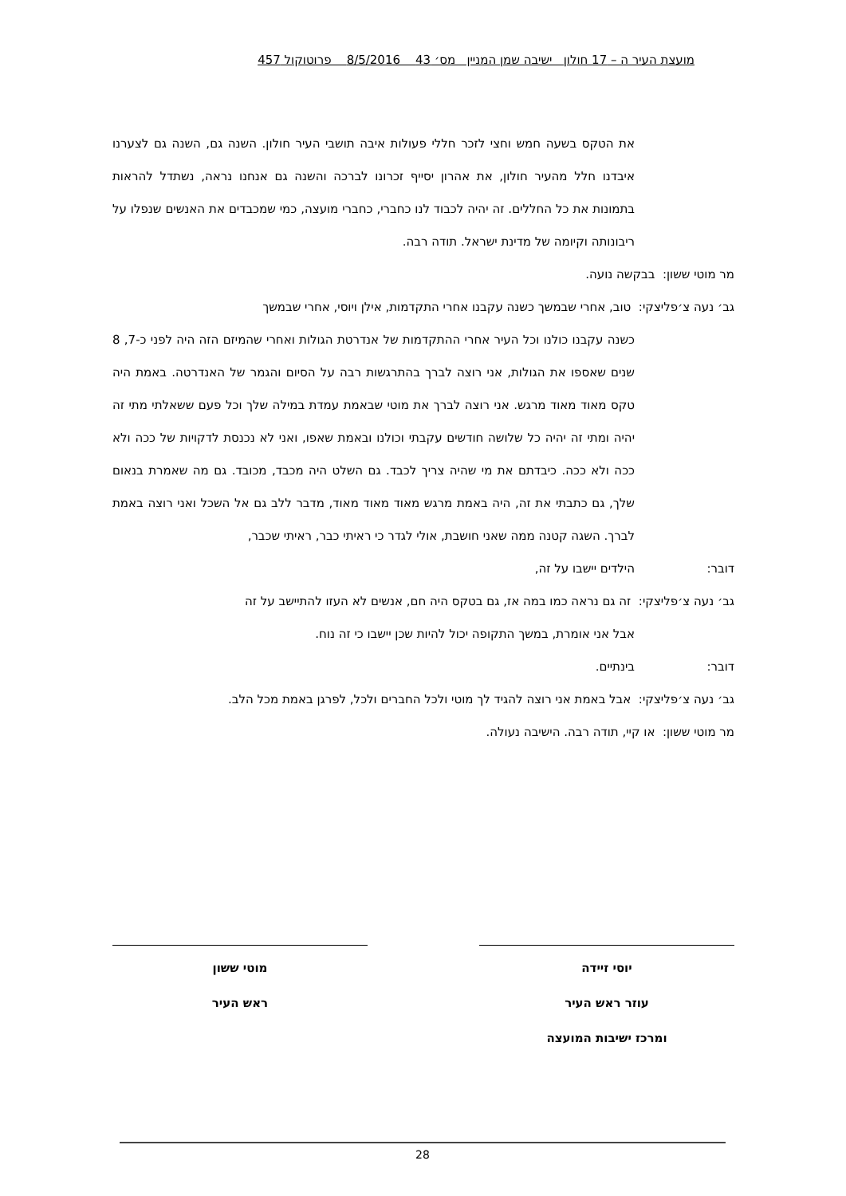מועצת העיר ה – 17 חולון ישיבה שמן המניין מס׳ 43 8/5/2016 פרוטוקול 457
את הטקס בשעה חמש וחצי לזכר חללי פעולות איבה תושבי העיר חולון. השנה גם, השנה גם לצערנו איבדנו חלל מהעיר חולון, את אהרון יסייף זכרונו לברכה והשנה גם אנחנו נראה, נשתדל להראות בתמונות את כל החללים. זה יהיה לכבוד לנו כחברי, כחברי מועצה, כמי שמכבדים את האנשים שנפלו על ריבונותה וקיומה של מדינת ישראל. תודה רבה.
מר מוטי ששון: בבקשה נועה.
גב׳ נעה צ׳פליצקי: טוב, אחרי שבמשך כשנה עקבנו אחרי התקדמות, אילן ויוסי, אחרי שבמשך
כשנה עקבנו כולנו וכל העיר אחרי ההתקדמות של אנדרטת הגולות ואחרי שהמיזם הזה היה לפני כ-7, 8 שנים שאספו את הגולות, אני רוצה לברך בהתרגשות רבה על הסיום והגמר של האנדרטה. באמת היה טקס מאוד מאוד מרגש. אני רוצה לברך את מוטי שבאמת עמדת במילה שלך וכל פעם ששאלתי מתי זה יהיה ומתי זה יהיה כל שלושה חודשים עקבתי וכולנו ובאמת שאפו, ואני לא נכנסת לדקויות של ככה ולא ככה ולא ככה. כיבדתם את מי שהיה צריך לכבד. גם השלט היה מכבד, מכובד. גם מה שאמרת בנאום שלך, גם כתבתי את זה, היה באמת מרגש מאוד מאוד מאוד, מדבר ללב גם אל השכל ואני רוצה באמת לברך. השגה קטנה ממה שאני חושבת, אולי לגדר כי ראיתי כבר, ראיתי שכבר,
דובר: הילדים יישבו על זה,
גב׳ נעה צ׳פליצקי: זה גם נראה כמו במה אז, גם בטקס היה חם, אנשים לא העזו להתיישב על זה
אבל אני אומרת, במשך התקופה יכול להיות שכן יישבו כי זה נוח.
דובר: בינתיים.
גב׳ נעה צ׳פליצקי: אבל באמת אני רוצה להגיד לך מוטי ולכל החברים ולכל, לפרגן באמת מכל הלב.
מר מוטי ששון: או קיי, תודה רבה. הישיבה נעולה.
יוסי זיידה
עוזר ראש העיר
ומרכז ישיבות המועצה
מוטי ששון
ראש העיר
28